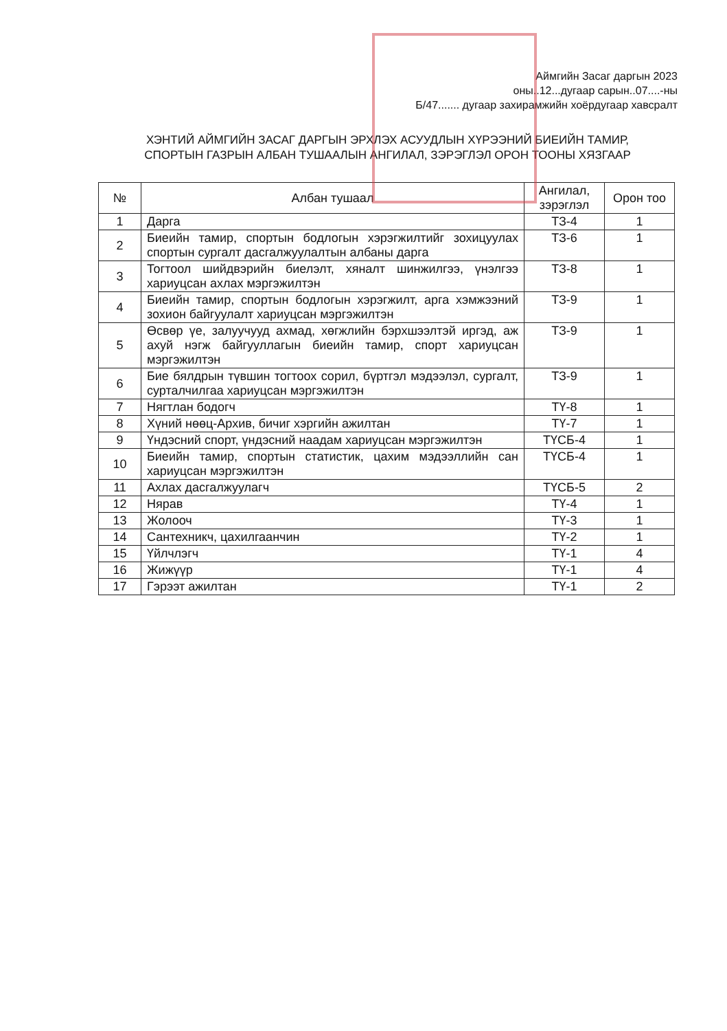Аймгийн Засаг даргын 2023
оны..12...дугаар сарын..07....-ны
Б/47....... дугаар захирамжийн хоёрдугаар хавсралт
ХЭНТИЙ АЙМГИЙН ЗАСАГ ДАРГЫН ЭРХЛЭХ АСУУДЛЫН ХҮРЭЭНИЙ БИЕИЙН ТАМИР, СПОРТЫН ГАЗРЫН АЛБАН ТУШААЛЫН АНГИЛАЛ, ЗЭРЭГЛЭЛ ОРОН ТООНЫ ХЯЗГААР
| № | Албан тушаал | Ангилал, зэрэглэл | Орон тоо |
| --- | --- | --- | --- |
| 1 | Дарга | ТЗ-4 | 1 |
| 2 | Биеийн тамир, спортын бодлогын хэрэгжилтийг зохицуулах спортын сургалт дасгалжуулалтын албаны дарга | ТЗ-6 | 1 |
| 3 | Тогтоол шийдвэрийн биелэлт, хяналт шинжилгээ, үнэлгээ хариуцсан ахлах мэргэжилтэн | ТЗ-8 | 1 |
| 4 | Биеийн тамир, спортын бодлогын хэрэгжилт, арга хэмжээний зохион байгуулалт хариуцсан мэргэжилтэн | ТЗ-9 | 1 |
| 5 | Өсвөр үе, залуучууд ахмад, хөгжлийн бэрхшээлтэй иргэд, аж ахуй нэгж байгууллагын биеийн тамир, спорт хариуцсан мэргэжилтэн | ТЗ-9 | 1 |
| 6 | Бие бялдрын түвшин тогтоох сорил, бүртгэл мэдээлэл, сургалт, сурталчилгаа хариуцсан мэргэжилтэн | ТЗ-9 | 1 |
| 7 | Нягтлан бодогч | ТҮ-8 | 1 |
| 8 | Хүний нөөц-Архив, бичиг хэргийн ажилтан | ТҮ-7 | 1 |
| 9 | Үндэсний спорт, үндэсний наадам хариуцсан мэргэжилтэн | ТҮСБ-4 | 1 |
| 10 | Биеийн тамир, спортын статистик, цахим мэдээллийн сан хариуцсан мэргэжилтэн | ТҮСБ-4 | 1 |
| 11 | Ахлах дасгалжуулагч | ТҮСБ-5 | 2 |
| 12 | Нярав | ТҮ-4 | 1 |
| 13 | Жолооч | ТҮ-3 | 1 |
| 14 | Сантехникч, цахилгаанчин | ТҮ-2 | 1 |
| 15 | Үйлчлэгч | ТҮ-1 | 4 |
| 16 | Жижүүр | ТҮ-1 | 4 |
| 17 | Гэрээт ажилтан | ТҮ-1 | 2 |